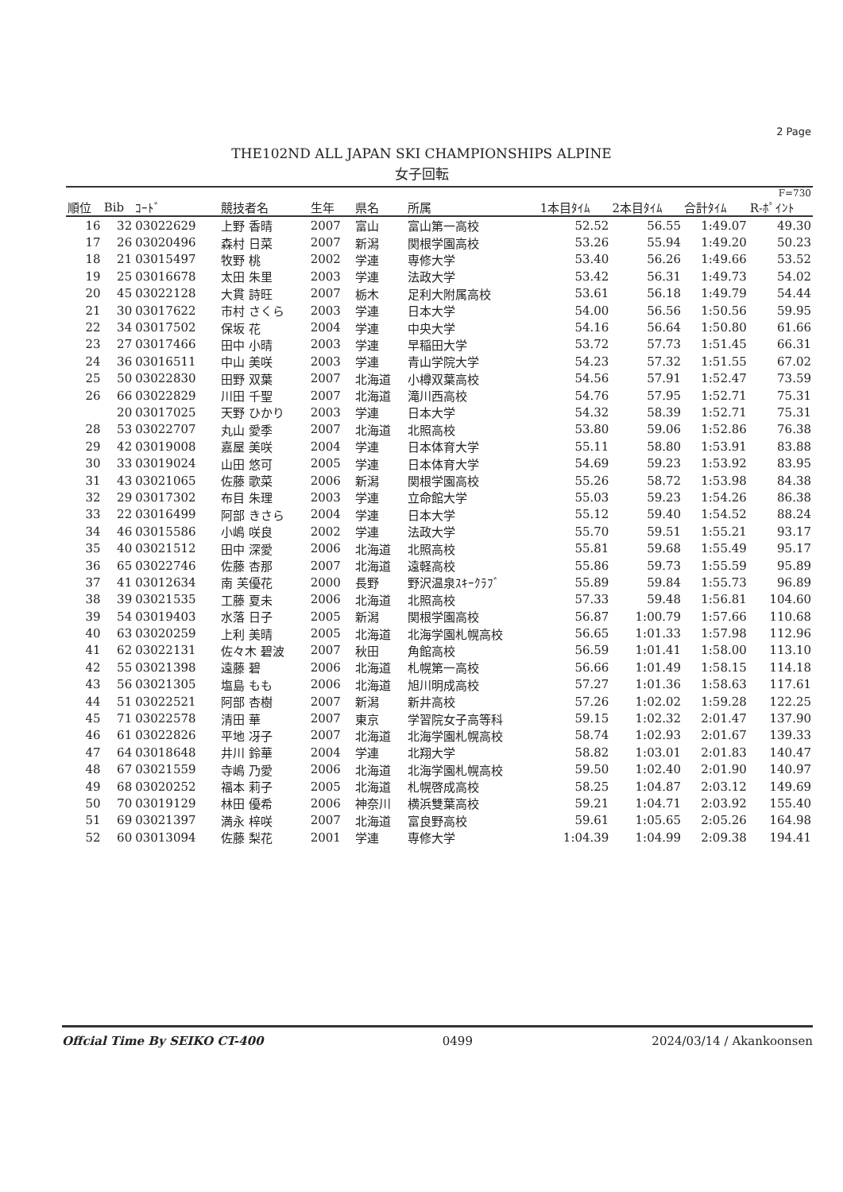2 Page
THE102ND ALL JAPAN SKI CHAMPIONSHIPS ALPINE
女子回転
| F=730 | | | | | | | | | | |
| --- | --- | --- | --- | --- | --- | --- | --- | --- | --- | --- |
| 順位 | Bib | ｺｰﾄﾞ | 競技者名 | 生年 | 県名 | 所属 | 1本目ﾀｲﾑ | 2本目ﾀｲﾑ | 合計ﾀｲﾑ | R-ﾎﾟｲﾝﾄ |
| 16 | 32 | 03022629 | 上野 香晴 | 2007 | 富山 | 富山第一高校 | 52.52 | 56.55 | 1:49.07 | 49.30 |
| 17 | 26 | 03020496 | 森村 日菜 | 2007 | 新潟 | 関根学園高校 | 53.26 | 55.94 | 1:49.20 | 50.23 |
| 18 | 21 | 03015497 | 牧野 桃 | 2002 | 学連 | 専修大学 | 53.40 | 56.26 | 1:49.66 | 53.52 |
| 19 | 25 | 03016678 | 太田 朱里 | 2003 | 学連 | 法政大学 | 53.42 | 56.31 | 1:49.73 | 54.02 |
| 20 | 45 | 03022128 | 大貫 詩旺 | 2007 | 栃木 | 足利大附属高校 | 53.61 | 56.18 | 1:49.79 | 54.44 |
| 21 | 30 | 03017622 | 市村 さくら | 2003 | 学連 | 日本大学 | 54.00 | 56.56 | 1:50.56 | 59.95 |
| 22 | 34 | 03017502 | 保坂 花 | 2004 | 学連 | 中央大学 | 54.16 | 56.64 | 1:50.80 | 61.66 |
| 23 | 27 | 03017466 | 田中 小晴 | 2003 | 学連 | 早稲田大学 | 53.72 | 57.73 | 1:51.45 | 66.31 |
| 24 | 36 | 03016511 | 中山 美咲 | 2003 | 学連 | 青山学院大学 | 54.23 | 57.32 | 1:51.55 | 67.02 |
| 25 | 50 | 03022830 | 田野 双葉 | 2007 | 北海道 | 小樽双葉高校 | 54.56 | 57.91 | 1:52.47 | 73.59 |
| 26 | 66 | 03022829 | 川田 千聖 | 2007 | 北海道 | 滝川西高校 | 54.76 | 57.95 | 1:52.71 | 75.31 |
| | 20 | 03017025 | 天野 ひかり | 2003 | 学連 | 日本大学 | 54.32 | 58.39 | 1:52.71 | 75.31 |
| 28 | 53 | 03022707 | 丸山 愛季 | 2007 | 北海道 | 北照高校 | 53.80 | 59.06 | 1:52.86 | 76.38 |
| 29 | 42 | 03019008 | 嘉屋 美咲 | 2004 | 学連 | 日本体育大学 | 55.11 | 58.80 | 1:53.91 | 83.88 |
| 30 | 33 | 03019024 | 山田 悠可 | 2005 | 学連 | 日本体育大学 | 54.69 | 59.23 | 1:53.92 | 83.95 |
| 31 | 43 | 03021065 | 佐藤 歌菜 | 2006 | 新潟 | 関根学園高校 | 55.26 | 58.72 | 1:53.98 | 84.38 |
| 32 | 29 | 03017302 | 布目 朱理 | 2003 | 学連 | 立命館大学 | 55.03 | 59.23 | 1:54.26 | 86.38 |
| 33 | 22 | 03016499 | 阿部 きさら | 2004 | 学連 | 日本大学 | 55.12 | 59.40 | 1:54.52 | 88.24 |
| 34 | 46 | 03015586 | 小嶋 咲良 | 2002 | 学連 | 法政大学 | 55.70 | 59.51 | 1:55.21 | 93.17 |
| 35 | 40 | 03021512 | 田中 深愛 | 2006 | 北海道 | 北照高校 | 55.81 | 59.68 | 1:55.49 | 95.17 |
| 36 | 65 | 03022746 | 佐藤 杏那 | 2007 | 北海道 | 遠軽高校 | 55.86 | 59.73 | 1:55.59 | 95.89 |
| 37 | 41 | 03012634 | 南 芙優花 | 2000 | 長野 | 野沢温泉ｽｷｰｸﾗﾌﾞ | 55.89 | 59.84 | 1:55.73 | 96.89 |
| 38 | 39 | 03021535 | 工藤 夏未 | 2006 | 北海道 | 北照高校 | 57.33 | 59.48 | 1:56.81 | 104.60 |
| 39 | 54 | 03019403 | 水落 日子 | 2005 | 新潟 | 関根学園高校 | 56.87 | 1:00.79 | 1:57.66 | 110.68 |
| 40 | 63 | 03020259 | 上利 美晴 | 2005 | 北海道 | 北海学園札幌高校 | 56.65 | 1:01.33 | 1:57.98 | 112.96 |
| 41 | 62 | 03022131 | 佐々木 碧波 | 2007 | 秋田 | 角館高校 | 56.59 | 1:01.41 | 1:58.00 | 113.10 |
| 42 | 55 | 03021398 | 遠藤 碧 | 2006 | 北海道 | 札幌第一高校 | 56.66 | 1:01.49 | 1:58.15 | 114.18 |
| 43 | 56 | 03021305 | 塩島 もも | 2006 | 北海道 | 旭川明成高校 | 57.27 | 1:01.36 | 1:58.63 | 117.61 |
| 44 | 51 | 03022521 | 阿部 杏樹 | 2007 | 新潟 | 新井高校 | 57.26 | 1:02.02 | 1:59.28 | 122.25 |
| 45 | 71 | 03022578 | 清田 華 | 2007 | 東京 | 学習院女子高等科 | 59.15 | 1:02.32 | 2:01.47 | 137.90 |
| 46 | 61 | 03022826 | 平地 冴子 | 2007 | 北海道 | 北海学園札幌高校 | 58.74 | 1:02.93 | 2:01.67 | 139.33 |
| 47 | 64 | 03018648 | 井川 鈴華 | 2004 | 学連 | 北翔大学 | 58.82 | 1:03.01 | 2:01.83 | 140.47 |
| 48 | 67 | 03021559 | 寺嶋 乃愛 | 2006 | 北海道 | 北海学園札幌高校 | 59.50 | 1:02.40 | 2:01.90 | 140.97 |
| 49 | 68 | 03020252 | 福本 莉子 | 2005 | 北海道 | 札幌啓成高校 | 58.25 | 1:04.87 | 2:03.12 | 149.69 |
| 50 | 70 | 03019129 | 林田 優希 | 2006 | 神奈川 | 横浜雙葉高校 | 59.21 | 1:04.71 | 2:03.92 | 155.40 |
| 51 | 69 | 03021397 | 満永 梓咲 | 2007 | 北海道 | 富良野高校 | 59.61 | 1:05.65 | 2:05.26 | 164.98 |
| 52 | 60 | 03013094 | 佐藤 梨花 | 2001 | 学連 | 専修大学 | 1:04.39 | 1:04.99 | 2:09.38 | 194.41 |
Offcial Time By SEIKO CT-400 0499 2024/03/14 / Akankoonsen